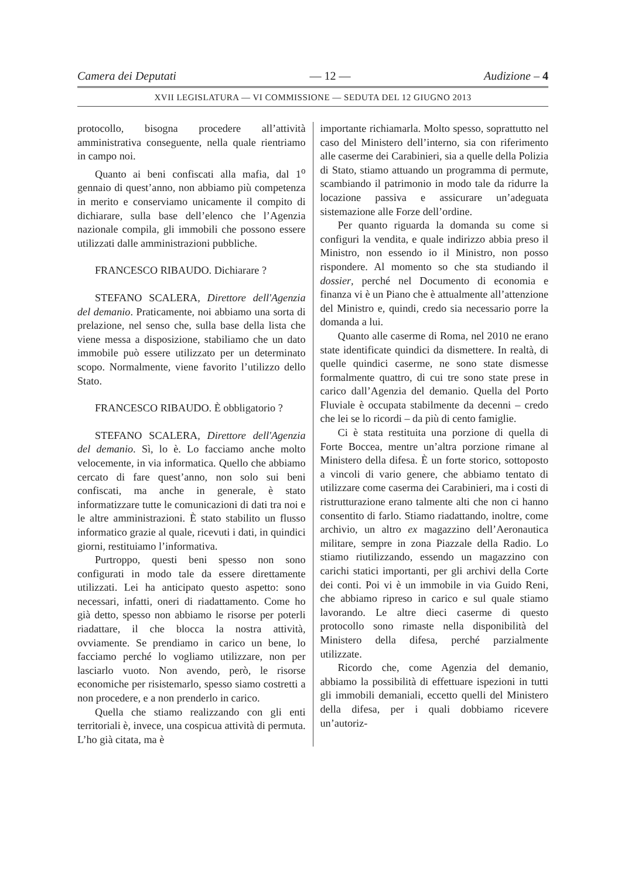Camera dei Deputati — 12 — Audizione – 4
XVII LEGISLATURA — VI COMMISSIONE — SEDUTA DEL 12 GIUGNO 2013
protocollo, bisogna procedere all’attività amministrativa conseguente, nella quale rientriamo in campo noi.
Quanto ai beni confiscati alla mafia, dal 1<sup>o</sup> gennaio di quest’anno, non abbiamo più competenza in merito e conserviamo unicamente il compito di dichiarare, sulla base dell’elenco che l’Agenzia nazionale compila, gli immobili che possono essere utilizzati dalle amministrazioni pubbliche.
FRANCESCO RIBAUDO. Dichiarare ?
STEFANO SCALERA, Direttore dell'Agenzia del demanio. Praticamente, noi abbiamo una sorta di prelazione, nel senso che, sulla base della lista che viene messa a disposizione, stabiliamo che un dato immobile può essere utilizzato per un determinato scopo. Normalmente, viene favorito l’utilizzo dello Stato.
FRANCESCO RIBAUDO. È obbligatorio ?
STEFANO SCALERA, Direttore dell'Agenzia del demanio. Sì, lo è. Lo facciamo anche molto velocemente, in via informatica. Quello che abbiamo cercato di fare quest’anno, non solo sui beni confiscati, ma anche in generale, è stato informatizzare tutte le comunicazioni di dati tra noi e le altre amministrazioni. È stato stabilito un flusso informatico grazie al quale, ricevuti i dati, in quindici giorni, restituiamo l’informativa.
Purtroppo, questi beni spesso non sono configurati in modo tale da essere direttamente utilizzati. Lei ha anticipato questo aspetto: sono necessari, infatti, oneri di riadattamento. Come ho già detto, spesso non abbiamo le risorse per poterli riadattare, il che blocca la nostra attività, ovviamente. Se prendiamo in carico un bene, lo facciamo perché lo vogliamo utilizzare, non per lasciarlo vuoto. Non avendo, però, le risorse economiche per risistemarlo, spesso siamo costretti a non procedere, e a non prenderlo in carico.
Quella che stiamo realizzando con gli enti territoriali è, invece, una cospicua attività di permuta. L’ho già citata, ma è
importante richiamarla. Molto spesso, soprattutto nel caso del Ministero dell’interno, sia con riferimento alle caserme dei Carabinieri, sia a quelle della Polizia di Stato, stiamo attuando un programma di permute, scambiando il patrimonio in modo tale da ridurre la locazione passiva e assicurare un’adeguata sistemazione alle Forze dell’ordine.
Per quanto riguarda la domanda su come si configuri la vendita, e quale indirizzo abbia preso il Ministro, non essendo io il Ministro, non posso rispondere. Al momento so che sta studiando il dossier, perché nel Documento di economia e finanza vi è un Piano che è attualmente all’attenzione del Ministro e, quindi, credo sia necessario porre la domanda a lui.
Quanto alle caserme di Roma, nel 2010 ne erano state identificate quindici da dismettere. In realtà, di quelle quindici caserme, ne sono state dismesse formalmente quattro, di cui tre sono state prese in carico dall’Agenzia del demanio. Quella del Porto Fluviale è occupata stabilmente da decenni – credo che lei se lo ricordi – da più di cento famiglie.
Ci è stata restituita una porzione di quella di Forte Boccea, mentre un’altra porzione rimane al Ministero della difesa. È un forte storico, sottoposto a vincoli di vario genere, che abbiamo tentato di utilizzare come caserma dei Carabinieri, ma i costi di ristrutturazione erano talmente alti che non ci hanno consentito di farlo. Stiamo riadattando, inoltre, come archivio, un altro ex magazzino dell’Aeronautica militare, sempre in zona Piazzale della Radio. Lo stiamo riutilizzando, essendo un magazzino con carichi statici importanti, per gli archivi della Corte dei conti. Poi vi è un immobile in via Guido Reni, che abbiamo ripreso in carico e sul quale stiamo lavorando. Le altre dieci caserme di questo protocollo sono rimaste nella disponibilità del Ministero della difesa, perché parzialmente utilizzate.
Ricordo che, come Agenzia del demanio, abbiamo la possibilità di effettuare ispezioni in tutti gli immobili demaniali, eccetto quelli del Ministero della difesa, per i quali dobbiamo ricevere un’autoriz-